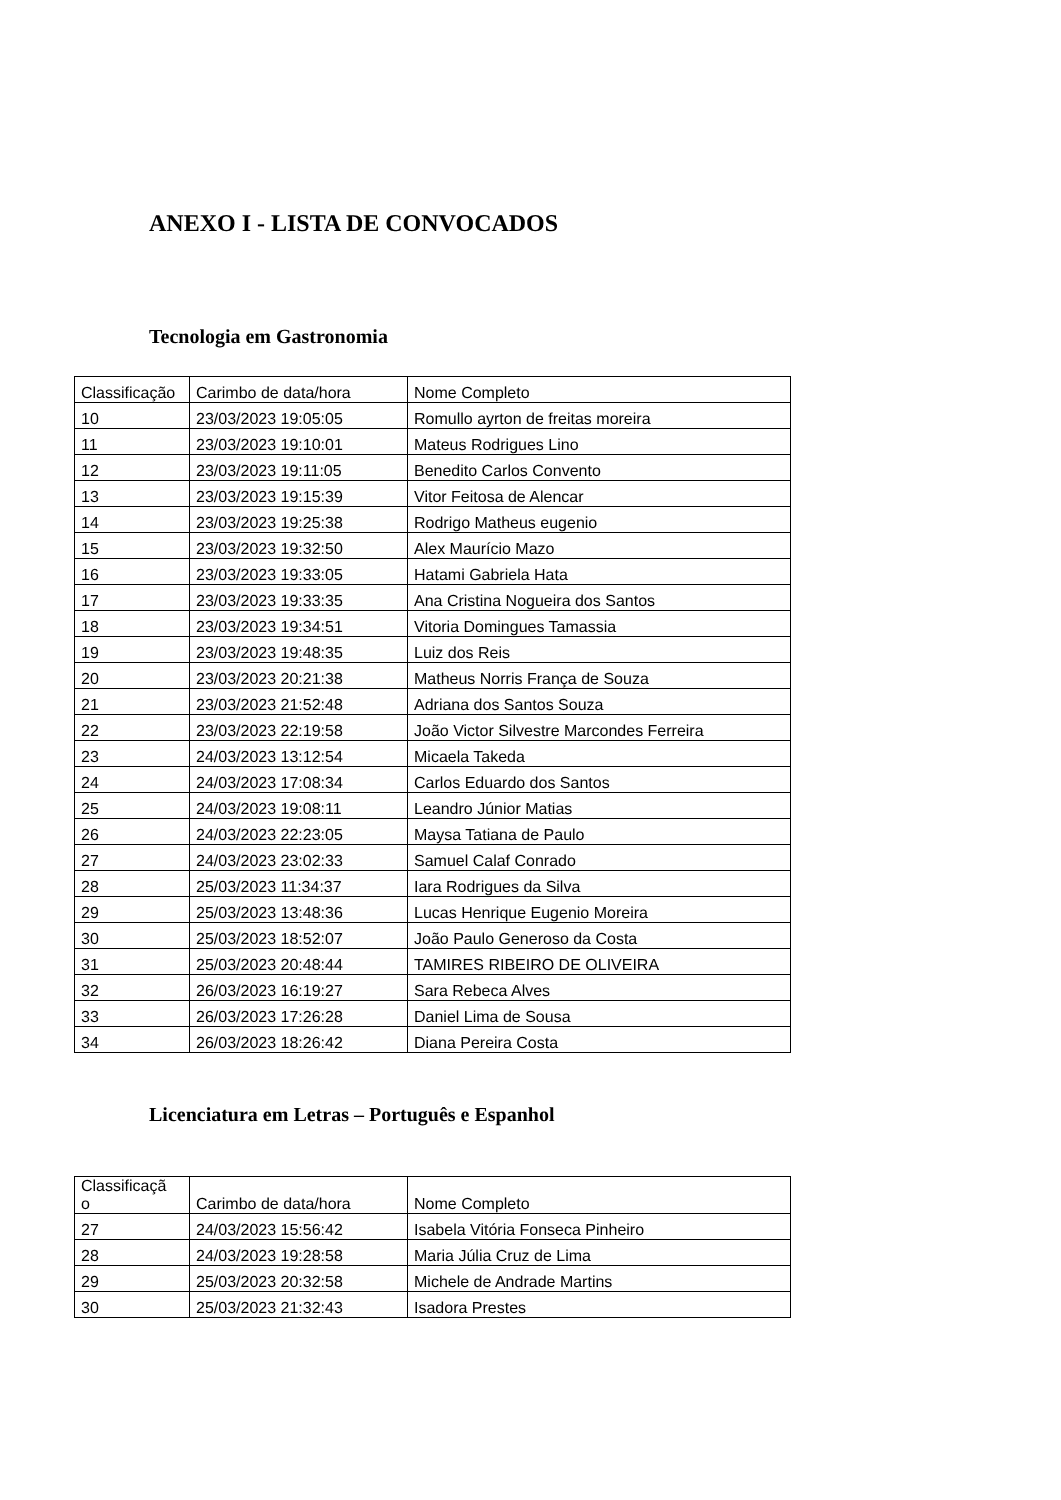ANEXO I - LISTA DE CONVOCADOS
Tecnologia em Gastronomia
| Classificação | Carimbo de data/hora | Nome Completo |
| 10 | 23/03/2023 19:05:05 | Romullo ayrton de freitas moreira |
| 11 | 23/03/2023 19:10:01 | Mateus Rodrigues Lino |
| 12 | 23/03/2023 19:11:05 | Benedito Carlos Convento |
| 13 | 23/03/2023 19:15:39 | Vitor Feitosa de Alencar |
| 14 | 23/03/2023 19:25:38 | Rodrigo Matheus eugenio |
| 15 | 23/03/2023 19:32:50 | Alex Maurício Mazo |
| 16 | 23/03/2023 19:33:05 | Hatami Gabriela Hata |
| 17 | 23/03/2023 19:33:35 | Ana Cristina Nogueira dos Santos |
| 18 | 23/03/2023 19:34:51 | Vitoria Domingues Tamassia |
| 19 | 23/03/2023 19:48:35 | Luiz dos Reis |
| 20 | 23/03/2023 20:21:38 | Matheus Norris França de Souza |
| 21 | 23/03/2023 21:52:48 | Adriana dos Santos Souza |
| 22 | 23/03/2023 22:19:58 | João Victor Silvestre Marcondes Ferreira |
| 23 | 24/03/2023 13:12:54 | Micaela Takeda |
| 24 | 24/03/2023 17:08:34 | Carlos Eduardo dos Santos |
| 25 | 24/03/2023 19:08:11 | Leandro Júnior Matias |
| 26 | 24/03/2023 22:23:05 | Maysa Tatiana de Paulo |
| 27 | 24/03/2023 23:02:33 | Samuel Calaf Conrado |
| 28 | 25/03/2023 11:34:37 | Iara Rodrigues da Silva |
| 29 | 25/03/2023 13:48:36 | Lucas Henrique Eugenio Moreira |
| 30 | 25/03/2023 18:52:07 | João Paulo Generoso da Costa |
| 31 | 25/03/2023 20:48:44 | TAMIRES RIBEIRO DE OLIVEIRA |
| 32 | 26/03/2023 16:19:27 | Sara Rebeca Alves |
| 33 | 26/03/2023 17:26:28 | Daniel Lima de Sousa |
| 34 | 26/03/2023 18:26:42 | Diana Pereira Costa |
Licenciatura em Letras – Português e Espanhol
| Classificaçã o | Carimbo de data/hora | Nome Completo |
| 27 | 24/03/2023 15:56:42 | Isabela Vitória Fonseca Pinheiro |
| 28 | 24/03/2023 19:28:58 | Maria Júlia Cruz de Lima |
| 29 | 25/03/2023 20:32:58 | Michele de Andrade Martins |
| 30 | 25/03/2023 21:32:43 | Isadora Prestes |